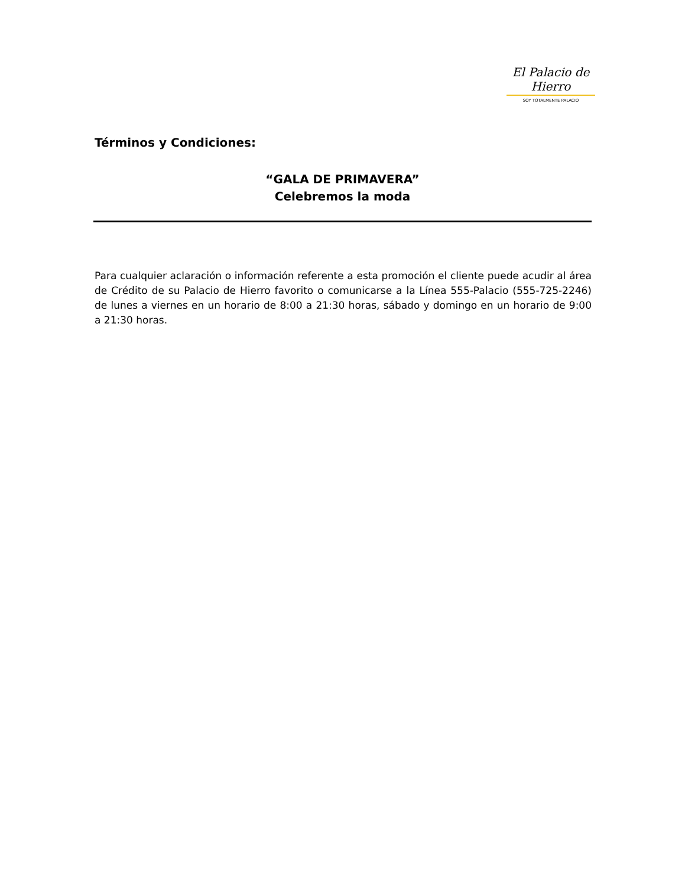El Palacio de Hierro
SOY TOTALMENTE PALACIO
Términos y Condiciones:
“GALA DE PRIMAVERA”
Celebremos la moda
Para cualquier aclaración o información referente a esta promoción el cliente puede acudir al área de Crédito de su Palacio de Hierro favorito o comunicarse a la Línea 555-Palacio (555-725-2246) de lunes a viernes en un horario de 8:00 a 21:30 horas, sábado y domingo en un horario de 9:00 a 21:30 horas.